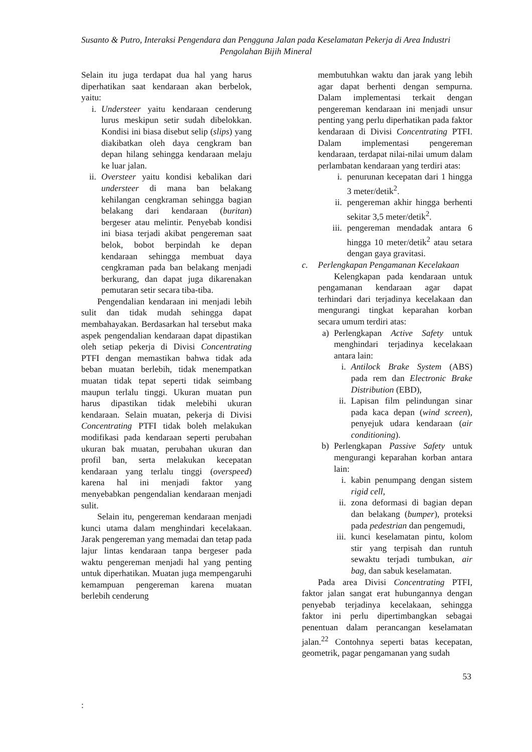Susanto & Putro, Interaksi Pengendara dan Pengguna Jalan pada Keselamatan Pekerja di Area Industri
Pengolahan Bijih Mineral
Selain itu juga terdapat dua hal yang harus diperhatikan saat kendaraan akan berbelok, yaitu:
i. Understeer yaitu kendaraan cenderung lurus meskipun setir sudah dibelokkan. Kondisi ini biasa disebut selip (slips) yang diakibatkan oleh daya cengkram ban depan hilang sehingga kendaraan melaju ke luar jalan.
ii. Oversteer yaitu kondisi kebalikan dari understeer di mana ban belakang kehilangan cengkraman sehingga bagian belakang dari kendaraan (buritan) bergeser atau melintir. Penyebab kondisi ini biasa terjadi akibat pengereman saat belok, bobot berpindah ke depan kendaraan sehingga membuat daya cengkraman pada ban belakang menjadi berkurang, dan dapat juga dikarenakan pemutaran setir secara tiba-tiba.
Pengendalian kendaraan ini menjadi lebih sulit dan tidak mudah sehingga dapat membahayakan. Berdasarkan hal tersebut maka aspek pengendalian kendaraan dapat dipastikan oleh setiap pekerja di Divisi Concentrating PTFI dengan memastikan bahwa tidak ada beban muatan berlebih, tidak menempatkan muatan tidak tepat seperti tidak seimbang maupun terlalu tinggi. Ukuran muatan pun harus dipastikan tidak melebihi ukuran kendaraan. Selain muatan, pekerja di Divisi Concentrating PTFI tidak boleh melakukan modifikasi pada kendaraan seperti perubahan ukuran bak muatan, perubahan ukuran dan profil ban, serta melakukan kecepatan kendaraan yang terlalu tinggi (overspeed) karena hal ini menjadi faktor yang menyebabkan pengendalian kendaraan menjadi sulit.
Selain itu, pengereman kendaraan menjadi kunci utama dalam menghindari kecelakaan. Jarak pengereman yang memadai dan tetap pada lajur lintas kendaraan tanpa bergeser pada waktu pengereman menjadi hal yang penting untuk diperhatikan. Muatan juga mempengaruhi kemampuan pengereman karena muatan berlebih cenderung
membutuhkan waktu dan jarak yang lebih agar dapat berhenti dengan sempurna. Dalam implementasi terkait dengan pengereman kendaraan ini menjadi unsur penting yang perlu diperhatikan pada faktor kendaraan di Divisi Concentrating PTFI. Dalam implementasi pengereman kendaraan, terdapat nilai-nilai umum dalam perlambatan kendaraan yang terdiri atas:
i. penurunan kecepatan dari 1 hingga 3 meter/detik<sup>2</sup>.
ii. pengereman akhir hingga berhenti sekitar 3,5 meter/detik<sup>2</sup>.
iii. pengereman mendadak antara 6 hingga 10 meter/detik<sup>2</sup> atau setara dengan gaya gravitasi.
c. Perlengkapan Pengamanan Kecelakaan
Kelengkapan pada kendaraan untuk pengamanan kendaraan agar dapat terhindari dari terjadinya kecelakaan dan mengurangi tingkat keparahan korban secara umum terdiri atas:
a) Perlengkapan Active Safety untuk menghindari terjadinya kecelakaan antara lain:
i. Antilock Brake System (ABS) pada rem dan Electronic Brake Distribution (EBD),
ii. Lapisan film pelindungan sinar pada kaca depan (wind screen), penyejuk udara kendaraan (air conditioning).
b) Perlengkapan Passive Safety untuk mengurangi keparahan korban antara lain:
i. kabin penumpang dengan sistem rigid cell,
ii. zona deformasi di bagian depan dan belakang (bumper), proteksi pada pedestrian dan pengemudi,
iii. kunci keselamatan pintu, kolom stir yang terpisah dan runtuh sewaktu terjadi tumbukan, air bag, dan sabuk keselamatan.
Pada area Divisi Concentrating PTFI, faktor jalan sangat erat hubungannya dengan penyebab terjadinya kecelakaan, sehingga faktor ini perlu dipertimbangkan sebagai penentuan dalam perancangan keselamatan jalan.<sup>22</sup> Contohnya seperti batas kecepatan, geometrik, pagar pengamanan yang sudah
53
: